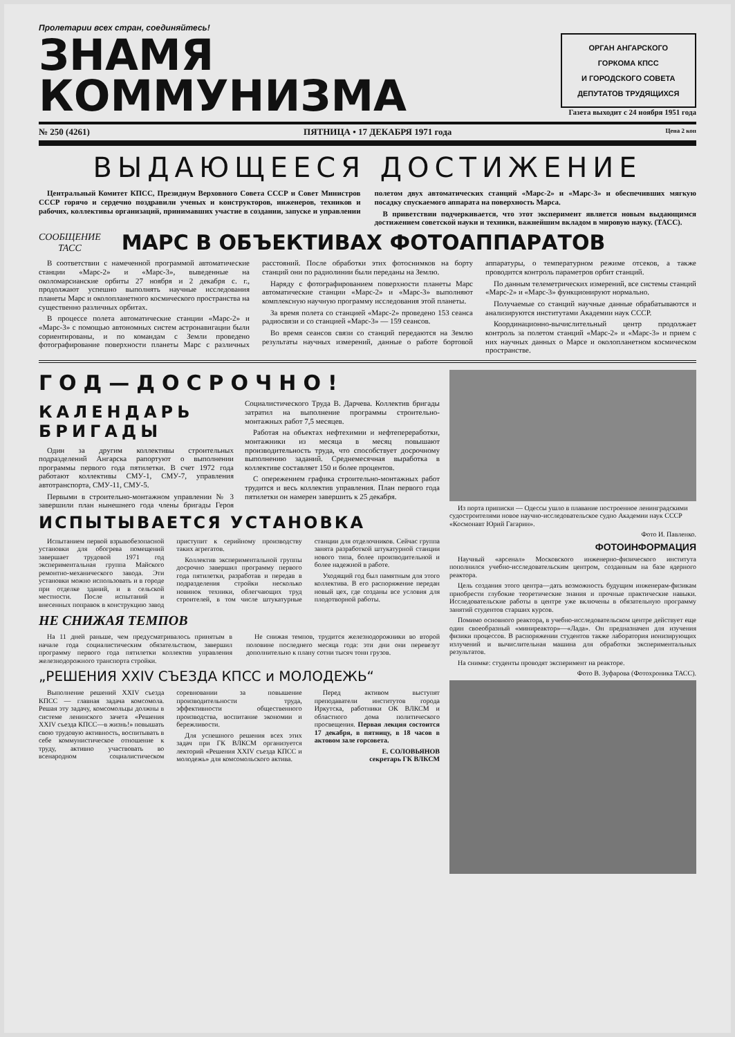Пролетарии всех стран, соединяйтесь!
ЗНАМЯ
КОММУНИЗМА
ОРГАН АНГАРСКОГО
ГОРКОМА КПСС
И ГОРОДСКОГО СОВЕТА
ДЕПУТАТОВ ТРУДЯЩИХСЯ
Газета выходит с 24 ноября 1951 года
№ 250 (4261) ПЯТНИЦА • 17 ДЕКАБРЯ 1971 года Цена 2 коп
ВЫДАЮЩЕЕСЯ ДОСТИЖЕНИЕ
Центральный Комитет КПСС, Президиум Верховного Совета СССР и Совет Министров СССР горячо и сердечно поздравили ученых и конструкторов, инженеров, техников и рабочих, коллективы организаций, принимавших участие в создании, запуске и управлении полетом двух автоматических станций «Марс-2» и «Марс-3» и обеспечивших мягкую посадку спускаемого аппарата на поверхность Марса.
В приветствии подчеркивается, что этот эксперимент является новым выдающимся достижением советской науки и техники, важнейшим вкладом в мировую науку. (ТАСС).
СООБЩЕНИЕ
ТАСС
МАРС В ОБЪЕКТИВАХ ФОТОАППАРАТОВ
В соответствии с намеченной программой автоматические станции «Марс-2» и «Марс-3», выведенные на околомарсианские орбиты 27 ноября и 2 декабря с. г., продолжают успешно выполнять научные исследования планеты Марс и околопланетного космического пространства на существенно различных орбитах.
В процессе полета автоматические станции «Марс-2» и «Марс-3» с помощью автономных систем астронавигации были сориентированы, и по командам с Земли проведено фотографирование поверхности планеты Марс с различных расстояний. После обработки этих фотоснимков на борту станций они по радиолинии были переданы на Землю.
Наряду с фотографированием поверхности планеты Марс автоматические станции «Марс-2» и «Марс-3» выполняют комплексную научную программу исследования этой планеты.
За время полета со станцией «Марс-2» проведено 153 сеанса радиосвязи и со станцией «Марс-3» — 159 сеансов.
Во время сеансов связи со станций передаются на Землю результаты научных измерений, данные о работе бортовой аппаратуры, о температурном режиме отсеков, а также проводится контроль параметров орбит станций.
По данным телеметрических измерений, все системы станций «Марс-2» и «Марс-3» функционируют нормально.
Получаемые со станций научные данные обрабатываются и анализируются институтами Академии наук СССР.
Координационно-вычислительный центр продолжает контроль за полетом станций «Марс-2» и «Марс-3» и прием с них научных данных о Марсе и околопланетном космическом пространстве.
ГОД—ДОСРОЧНО!
КАЛЕНДАРЬ БРИГАДЫ
Один за другим коллективы строительных подразделений Ангарска рапортуют о выполнении программы первого года пятилетки. В счет 1972 года работают коллективы СМУ-1, СМУ-7, управления автотранспорта, СМУ-11, СМУ-5.
Первыми в строительно-монтажном управлении № 3 завершили план нынешнего года члены бригады Героя Социалистического Труда В. Дарчева. Коллектив бригады затратил на выполнение программы строительно-монтажных работ 7,5 месяцев.
Работая на объектах нефтехимии и нефтепереработки, монтажники из месяца в месяц повышают производительность труда, что способствует досрочному выполнению заданий. Среднемесячная выработка в коллективе составляет 150 и более процентов.
С опережением графика строительно-монтажных работ трудится и весь коллектив управления. План первого года пятилетки он намерен завершить к 25 декабря.
ИСПЫТЫВАЕТСЯ УСТАНОВКА
Испытанием первой взрывобезопасной установки для обогрева помещений завершает трудовой 1971 год экспериментальная группа Майского ремонтно-механического завода. Эти установки можно использовать и в городе при отделке зданий, и в сельской местности. После испытаний и внесенных поправок в конструкцию завод приступит к серийному производству таких агрегатов.
Коллектив экспериментальной группы досрочно завершил программу первого года пятилетки, разработав и передав в подразделения стройки несколько новинок техники, облегчающих труд строителей, в том числе штукатурные станции для отделочников. Сейчас группа занята разработкой штукатурной станции нового типа, более производительной и более надежной в работе.
Уходящий год был памятным для этого коллектива. В его распоряжение передан новый цех, где созданы все условия для плодотворной работы.
НЕ СНИЖАЯ ТЕМПОВ
На 11 дней раньше, чем предусматривалось принятым в начале года социалистическим обязательством, завершил программу первого года пятилетки коллектив управления железнодорожного транспорта стройки.
Не снижая темпов, трудится железнодорожники во второй половине последнего месяца года: эти дни они перевезут дополнительно к плану сотни тысяч тонн грузов.
„РЕШЕНИЯ XXIV СЪЕЗДА КПСС и МОЛОДЕЖЬ“
Выполнение решений XXIV съезда КПСС — главная задача комсомола. Решая эту задачу, комсомольцы должны в системе ленинского зачета «Решения XXIV съезда КПСС—в жизнь!» повышать свою трудовую активность, воспитывать в себе коммунистическое отношение к труду, активно участвовать во всенародном социалистическом соревновании за повышение производительности труда, эффективности общественного производства, воспитание экономии и бережливости.
Для успешного решения всех этих задач при ГК ВЛКСМ организуется лекторий «Решения XXIV съезда КПСС и молодежь» для комсомольского актива.
Перед активом выступят преподаватели институтов города Иркутска, работники ОК ВЛКСМ и областного дома политического просвещения. Первая лекция состоится 17 декабря, в пятницу, в 18 часов в актовом зале горсовета.
Е. СОЛОВЬЯНОВ
секретарь ГК ВЛКСМ
Из порта приписки — Одессы ушло в плавание построенное ленинградскими судостроителями новое научно-исследовательское судно Академии наук СССР «Космонавт Юрий Гагарин».
Фото И. Павленко.
ФОТОИНФОРМАЦИЯ
Научный «арсенал» Московского инженерно-физического института пополнился учебно-исследовательским центром, созданным на базе ядерного реактора.
Цель создания этого центра—дать возможность будущим инженерам-физикам приобрести глубокие теоретические знания и прочные практические навыки. Исследовательские работы в центре уже включены в обязательную программу занятий студентов старших курсов.
Помимо основного реактора, в учебно-исследовательском центре действует еще один своеобразный «миниреактор»—«Лада». Он предназначен для изучения физики процессов. В распоряжении студентов также лаборатория ионизирующих излучений и вычислительная машина для обработки экспериментальных результатов.
На снимке: студенты проводят эксперимент на реакторе.
Фото В. Зуфарова (Фотохроника ТАСС).